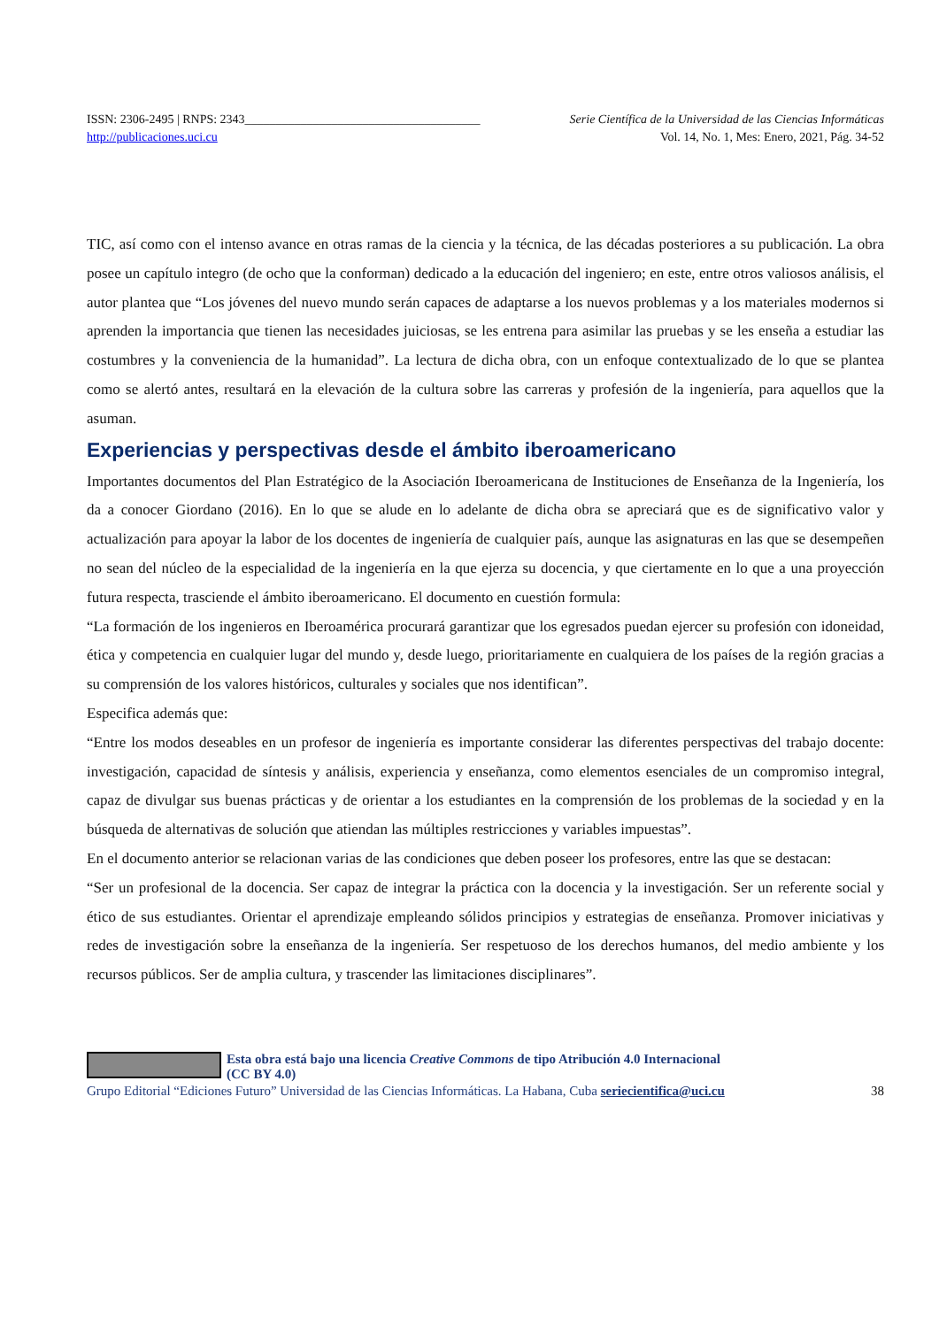ISSN: 2306-2495 | RNPS: 2343______________________________________ Serie Científica de la Universidad de las Ciencias Informáticas
http://publicaciones.uci.cu Vol. 14, No. 1, Mes: Enero, 2021, Pág. 34-52
TIC, así como con el intenso avance en otras ramas de la ciencia y la técnica, de las décadas posteriores a su publicación. La obra posee un capítulo integro (de ocho que la conforman) dedicado a la educación del ingeniero; en este, entre otros valiosos análisis, el autor plantea que “Los jóvenes del nuevo mundo serán capaces de adaptarse a los nuevos problemas y a los materiales modernos si aprenden la importancia que tienen las necesidades juiciosas, se les entrena para asimilar las pruebas y se les enseña a estudiar las costumbres y la conveniencia de la humanidad”. La lectura de dicha obra, con un enfoque contextualizado de lo que se plantea como se alertó antes, resultará en la elevación de la cultura sobre las carreras y profesión de la ingeniería, para aquellos que la asuman.
Experiencias y perspectivas desde el ámbito iberoamericano
Importantes documentos del Plan Estratégico de la Asociación Iberoamericana de Instituciones de Enseñanza de la Ingeniería, los da a conocer Giordano (2016). En lo que se alude en lo adelante de dicha obra se apreciará que es de significativo valor y actualización para apoyar la labor de los docentes de ingeniería de cualquier país, aunque las asignaturas en las que se desempeñen no sean del núcleo de la especialidad de la ingeniería en la que ejerza su docencia, y que ciertamente en lo que a una proyección futura respecta, trasciende el ámbito iberoamericano. El documento en cuestión formula:
“La formación de los ingenieros en Iberoamérica procurará garantizar que los egresados puedan ejercer su profesión con idoneidad, ética y competencia en cualquier lugar del mundo y, desde luego, prioritariamente en cualquiera de los países de la región gracias a su comprensión de los valores históricos, culturales y sociales que nos identifican”.
Especifica además que:
“Entre los modos deseables en un profesor de ingeniería es importante considerar las diferentes perspectivas del trabajo docente: investigación, capacidad de síntesis y análisis, experiencia y enseñanza, como elementos esenciales de un compromiso integral, capaz de divulgar sus buenas prácticas y de orientar a los estudiantes en la comprensión de los problemas de la sociedad y en la búsqueda de alternativas de solución que atiendan las múltiples restricciones y variables impuestas”.
En el documento anterior se relacionan varias de las condiciones que deben poseer los profesores, entre las que se destacan:
“Ser un profesional de la docencia. Ser capaz de integrar la práctica con la docencia y la investigación. Ser un referente social y ético de sus estudiantes. Orientar el aprendizaje empleando sólidos principios y estrategias de enseñanza. Promover iniciativas y redes de investigación sobre la enseñanza de la ingeniería. Ser respetuoso de los derechos humanos, del medio ambiente y los recursos públicos. Ser de amplia cultura, y trascender las limitaciones disciplinares”.
Esta obra está bajo una licencia Creative Commons de tipo Atribución 4.0 Internacional
(CC BY 4.0)
Grupo Editorial “Ediciones Futuro” Universidad de las Ciencias Informáticas. La Habana, Cuba seriecientifica@uci.cu 38